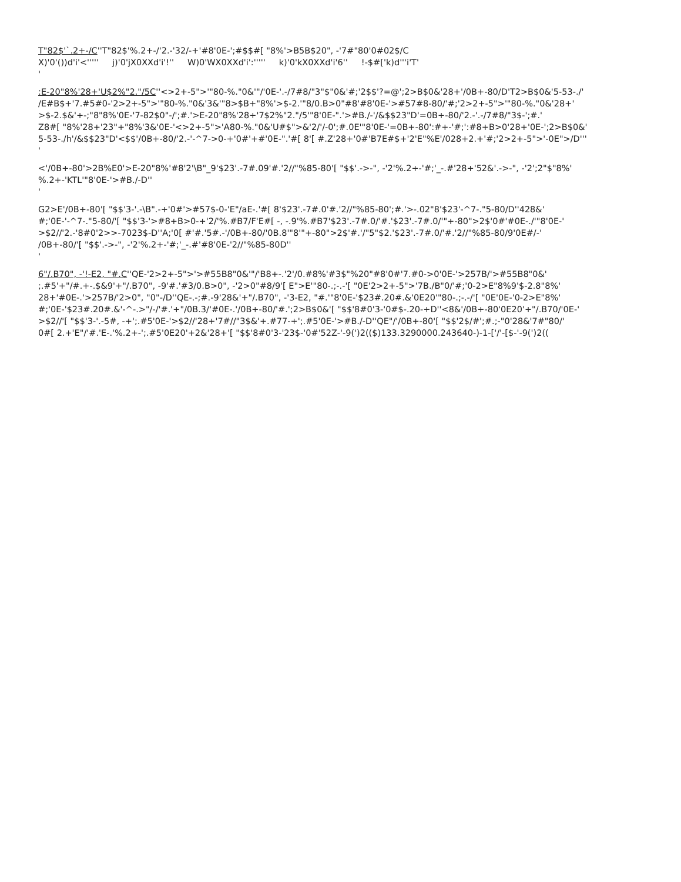T"82$'`.2+-/C''T"82$'%.2+-/'2.-'32/-+'#8'0E-';#$$#[ "8%'>B5B$20", -'7#"80'0#02$/C
X)'0'())d'i'<''''' j)'0'jX0XXd'i'!'' W)0'WX0XXd'i':''''' k)'0'kX0XXd'i'6'' !-$#['k)d'''i'T'
'
:E-20"8%'28+'U$2%"2."/5C''<>2+-5">'"80-%."0&'"/'0E-'.-/7#8/"3"$"0&'#;'2$$'?=@';2>B$0&'28+'/0B+-80/D'T2>B$0&'5-53-./'
/E#B$+'7.#5#0-'2>2+-5">'"80-%."0&'3&'"8>$B+"8%'>$-2.'"8/0.B>0"#8'#8'0E-'>#57#8-80/'#;'2>2+-5">'"80-%."0&'28+'
>$-2.$&'+-;"8"8%'0E-'7-82$0"-/';#.'>E-20"8%'28+'7$2%"2."/5'"8'0E-".'>#B./-'/&$$23"D'=0B+-80/'2.-'.-/7#8/"3$-';#.'
Z8#[ "8%'28+'23"+"8%'3&'0E-'<>2+-5">'A80-%."0&'U#$">&'2/'/-0';#.0E'"8'0E-'=0B+-80':#+-'#;':#8+B>0'28+'0E-';2>B$0&'
5-53-./h'/&$$23"D'<$$'/0B+-80/'2.-'-^7->0-+'0#'+#'0E-".'#[ 8'[ #.Z'28+'0#'B7E#$+'2'E"%E'/028+2.+'#;'2>2+-5">'-0E">/D'''
'
<'/0B+-80'>2B%E0'>E-20"8%'#8'2'\B"_9'$23'.-7#.09'#.'2//"%85-80'[ "$$'.->-", -'2'%.2+-'#;'_-.#'28+'52&'.->-", -'2';2"$"8%'
%.2+-'KTL'"8'0E-'>#B./-D''
'
G2>E'/0B+-80'[ "$$'3-'.-\B".-+'0#'>#57$-0-'E"/aE-.'#[ 8'$23'.-7#.0'#.'2//"%85-80';#.'>-.02"8'$23'-^7-."5-80/D''428&'
#;'0E-'-^7-."5-80/'[ "$$'3-'>#8+B>0-+'2/'%.#B7/F'E#[ -, -.9'%.#B7'$23'.-7#.0/'#.'$23'.-7#.0/'"+-80">2$'0#'#0E-./'"8'0E-'
>$2//'2.-'8#0'2>>-7023$-D''A;'0[ #'#.'5#.-'/0B+-80/'0B.8'"8'"+-80">2$'#.'/"5"$2.'$23'.-7#.0/'#.'2//"%85-80/9'0E#/-'
/0B+-80/'[ "$$'.->-", -'2'%.2+-'#;'_-.#'#8'0E-'2//"%85-80D''
'
6"/.B70", -'!-E2, "#.C''QE-'2>2+-5">'>#55B8"0&'"/'B8+-.'2'/0.#8%'#3$"%20"#8'0#'7.#0->0'0E-'>257B/'>#55B8"0&'
;.#5'+"/#.+-.$&9'+"/.B70", -9'#.'#3/0.B>0", -'2>0"#8/9'[ E">E'"80-.;-.-'[ "0E'2>2+-5">'7B./B"0/'#;'0-2>E"8%9'$-2.8"8%'
28+'#0E-.'>257B/'2>0", "0"-/D''QE-.-;#.-9'28&'+"/.B70", -'3-E2, "#.'"8'0E-'$23#.20#.&'0E20'"80-.;-.-/'[ "0E'0E-'0-2>E"8%'
#;'0E-'$23#.20#.&'-^-.>"/-/'#.'+"/0B.3/'#0E-.'/0B+-80/'#.';2>B$0&'[ "$$'8#0'3-'0#$-.20-+D''<8&'/0B+-80'0E20'+"/.B70/'0E-'
>$2//'[ "$$'3-'.-5#, -+';.#5'0E-'>$2//'28+'7#//"3$&'+.#77-+';.#5'0E-'>#B./-D''QE"/'/0B+-80'[ "$$'2$/#';#.;-"0'28&'7#"80/'
0#[ 2.+'E"/'#.'E-.'%.2+-';.#5'0E20'+2&'28+'[ "$$'8#0'3-'23$-'0#'52Z-'-9(')2(($)133.3290000.243640-)-1-['/'-[$-'-9(')2((